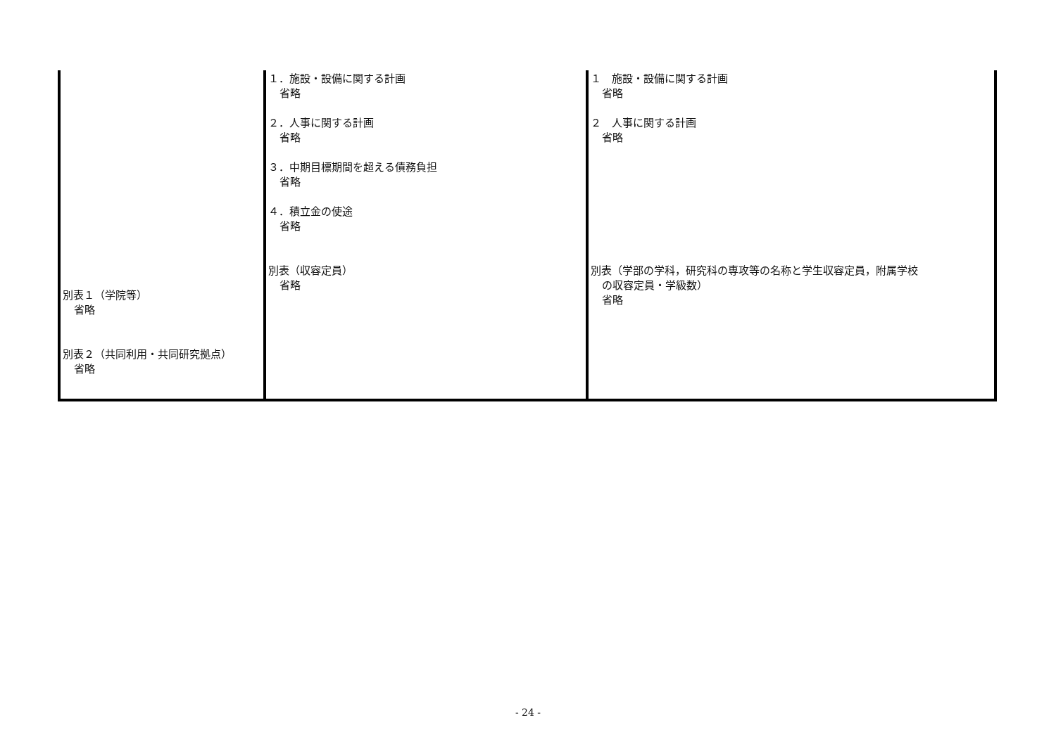| 別表１（学院等） 省略 別表２（共同利用・共同研究拠点） 省略 | １．施設・設備に関する計画 省略 ２．人事に関する計画 省略 ３．中期目標期間を超える債務負担 省略 ４．積立金の使途 省略 別表（収容定員） 省略 | １ 施設・設備に関する計画 省略 ２ 人事に関する計画 省略 別表（学部の学科，研究科の専攻等の名称と学生収容定員，附属学校 の収容定員・学級数） 省略 |
- 24 -